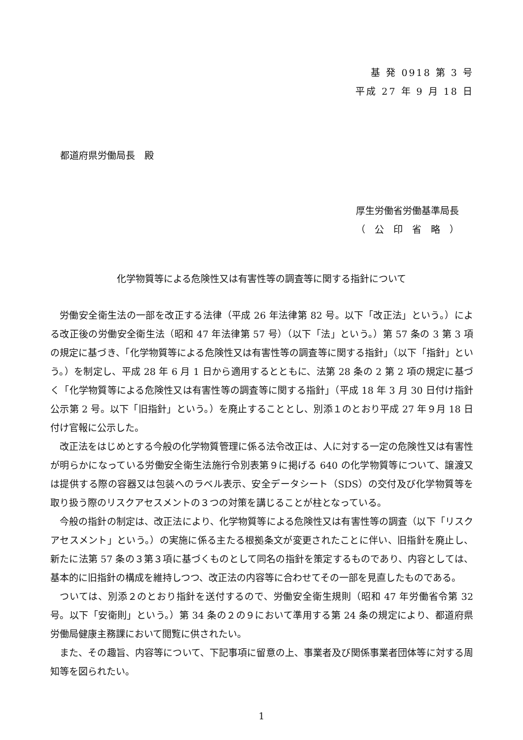基 発 0918 第 3 号
平成 27 年 9 月 18 日
都道府県労働局長　殿
厚生労働省労働基準局長
（　公　印　省　略　）
化学物質等による危険性又は有害性等の調査等に関する指針について
労働安全衛生法の一部を改正する法律（平成 26 年法律第 82 号。以下「改正法」という。）による改正後の労働安全衛生法（昭和 47 年法律第 57 号）（以下「法」という。）第 57 条の 3 第 3 項の規定に基づき、「化学物質等による危険性又は有害性等の調査等に関する指針」（以下「指針」という。）を制定し、平成 28 年 6 月 1 日から適用するとともに、法第 28 条の 2 第 2 項の規定に基づく「化学物質等による危険性又は有害性等の調査等に関する指針」（平成 18 年 3 月 30 日付け指針公示第 2 号。以下「旧指針」という。）を廃止することとし、別添１のとおり平成 27 年９月 18 日付け官報に公示した。
改正法をはじめとする今般の化学物質管理に係る法令改正は、人に対する一定の危険性又は有害性が明らかになっている労働安全衛生法施行令別表第９に掲げる 640 の化学物質等について、譲渡又は提供する際の容器又は包装へのラベル表示、安全データシート（SDS）の交付及び化学物質等を取り扱う際のリスクアセスメントの３つの対策を講じることが柱となっている。
今般の指針の制定は、改正法により、化学物質等による危険性又は有害性等の調査（以下「リスクアセスメント」という。）の実施に係る主たる根拠条文が変更されたことに伴い、旧指針を廃止し、新たに法第 57 条の３第３項に基づくものとして同名の指針を策定するものであり、内容としては、基本的に旧指針の構成を維持しつつ、改正法の内容等に合わせてその一部を見直したものである。
ついては、別添２のとおり指針を送付するので、労働安全衛生規則（昭和 47 年労働省令第 32 号。以下「安衛則」という。）第 34 条の２の９において準用する第 24 条の規定により、都道府県労働局健康主務課において閲覧に供されたい。
また、その趣旨、内容等について、下記事項に留意の上、事業者及び関係事業者団体等に対する周知等を図られたい。
1